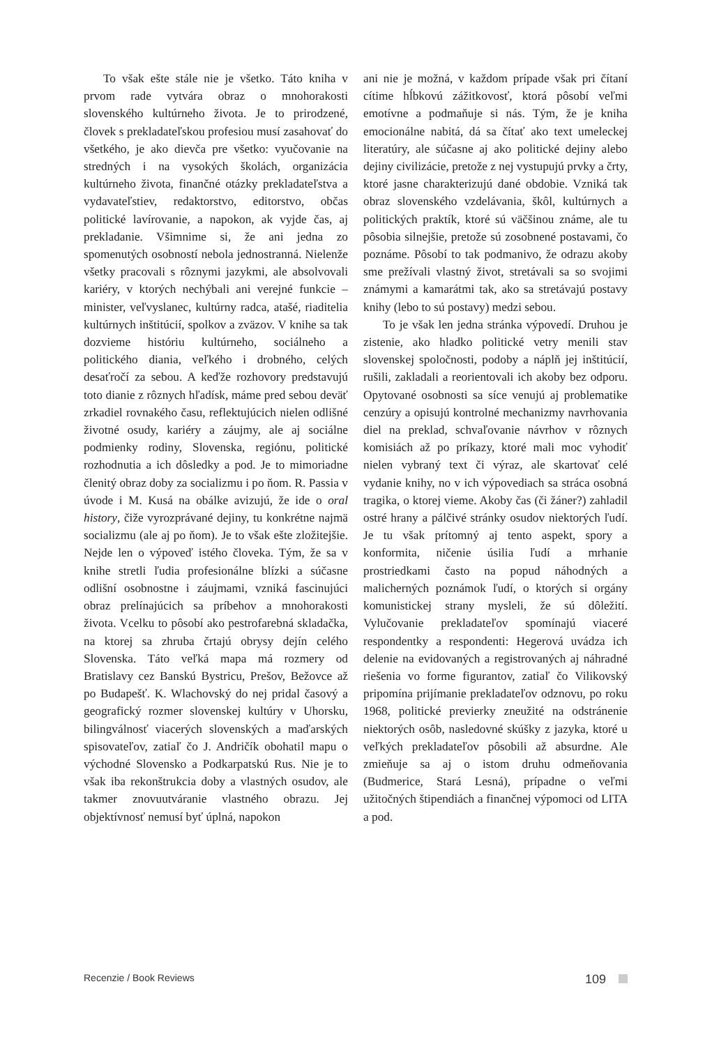To však ešte stále nie je všetko. Táto kniha v prvom rade vytvára obraz o mnohorakosti slovenského kultúrneho života. Je to prirodzené, človek s prekladateľskou profesiou musí zasahovať do všetkého, je ako dievča pre všetko: vyučovanie na stredných i na vysokých školách, organizácia kultúrneho života, finančné otázky prekladateľstva a vydavateľstiev, redaktorstvo, editorstvo, občas politické lavírovanie, a napokon, ak vyjde čas, aj prekladanie. Všimnime si, že ani jedna zo spomenutých osobností nebola jednostranná. Nielenže všetky pracovali s rôznymi jazykmi, ale absolvovali kariéry, v ktorých nechýbali ani verejné funkcie – minister, veľvyslanec, kultúrny radca, atašé, riaditelia kultúrnych inštitúcií, spolkov a zväzov. V knihe sa tak dozvieme históriu kultúrneho, sociálneho a politického diania, veľkého i drobného, celých desaťročí za sebou. A keďže rozhovory predstavujú toto dianie z rôznych hľadísk, máme pred sebou deväť zrkadiel rovnakého času, reflektujúcich nielen odlišné životné osudy, kariéry a záujmy, ale aj sociálne podmienky rodiny, Slovenska, regiónu, politické rozhodnutia a ich dôsledky a pod. Je to mimoriadne členitý obraz doby za socializmu i po ňom. R. Passia v úvode i M. Kusá na obálke avizujú, že ide o oral history, čiže vyrozprávané dejiny, tu konkrétne najmä socializmu (ale aj po ňom). Je to však ešte zložitejšie. Nejde len o výpoveď istého človeka. Tým, že sa v knihe stretli ľudia profesionálne blízki a súčasne odlišní osobnostne i záujmami, vzniká fascinujúci obraz prelínajúcich sa príbehov a mnohorakosti života. Vcelku to pôsobí ako pestrofarebná skladačka, na ktorej sa zhruba črtajú obrysy dejín celého Slovenska. Táto veľká mapa má rozmery od Bratislavy cez Banskú Bystricu, Prešov, Bežovce až po Budapešť. K. Wlachovský do nej pridal časový a geografický rozmer slovenskej kultúry v Uhorsku, bilingválnosť viacerých slovenských a maďarských spisovateľov, zatiaľ čo J. Andričík obohatil mapu o východné Slovensko a Podkarpatskú Rus. Nie je to však iba rekonštrukcia doby a vlastných osudov, ale takmer znovuutváranie vlastného obrazu. Jej objektívnosť nemusí byť úplná, napokon
ani nie je možná, v každom prípade však pri čítaní cítime hĺbkovú zážitkovosť, ktorá pôsobí veľmi emotívne a podmaňuje si nás. Tým, že je kniha emocionálne nabitá, dá sa čítať ako text umeleckej literatúry, ale súčasne aj ako politické dejiny alebo dejiny civilizácie, pretože z nej vystupujú prvky a črty, ktoré jasne charakterizujú dané obdobie. Vzniká tak obraz slovenského vzdelávania, škôl, kultúrnych a politických praktík, ktoré sú väčšinou známe, ale tu pôsobia silnejšie, pretože sú zosobnené postavami, čo poznáme. Pôsobí to tak podmanivo, že odrazu akoby sme prežívali vlastný život, stretávali sa so svojimi známymi a kamarátmi tak, ako sa stretávajú postavy knihy (lebo to sú postavy) medzi sebou.
To je však len jedna stránka výpovedí. Druhou je zistenie, ako hladko politické vetry menili stav slovenskej spoločnosti, podoby a náplň jej inštitúcií, rušili, zakladali a reorientovali ich akoby bez odporu. Opytované osobnosti sa síce venujú aj problematike cenzúry a opisujú kontrolné mechanizmy navrhovania diel na preklad, schvaľovanie návrhov v rôznych komisiách až po príkazy, ktoré mali moc vyhodiť nielen vybraný text či výraz, ale skartovať celé vydanie knihy, no v ich výpovediach sa stráca osobná tragika, o ktorej vieme. Akoby čas (či žáner?) zahladil ostré hrany a pálčivé stránky osudov niektorých ľudí. Je tu však prítomný aj tento aspekt, spory a konformita, ničenie úsilia ľudí a mrhanie prostriedkami často na popud náhodných a malicherných poznámok ľudí, o ktorých si orgány komunistickej strany mysleli, že sú dôležití. Vylučovanie prekladateľov spomínajú viaceré respondentky a respondenti: Hegerová uvádza ich delenie na evidovaných a registrovaných aj náhradné riešenia vo forme figurantov, zatiaľ čo Vilikovský pripomína prijímanie prekladateľov odznovu, po roku 1968, politické previerky zneužité na odstránenie niektorých osôb, nasledovné skúšky z jazyka, ktoré u veľkých prekladateľov pôsobili až absurdne. Ale zmieňuje sa aj o istom druhu odmeňovania (Budmerice, Stará Lesná), prípadne o veľmi užitočných štipendiách a finančnej výpomoci od LITA a pod.
Recenzie / Book Reviews 109